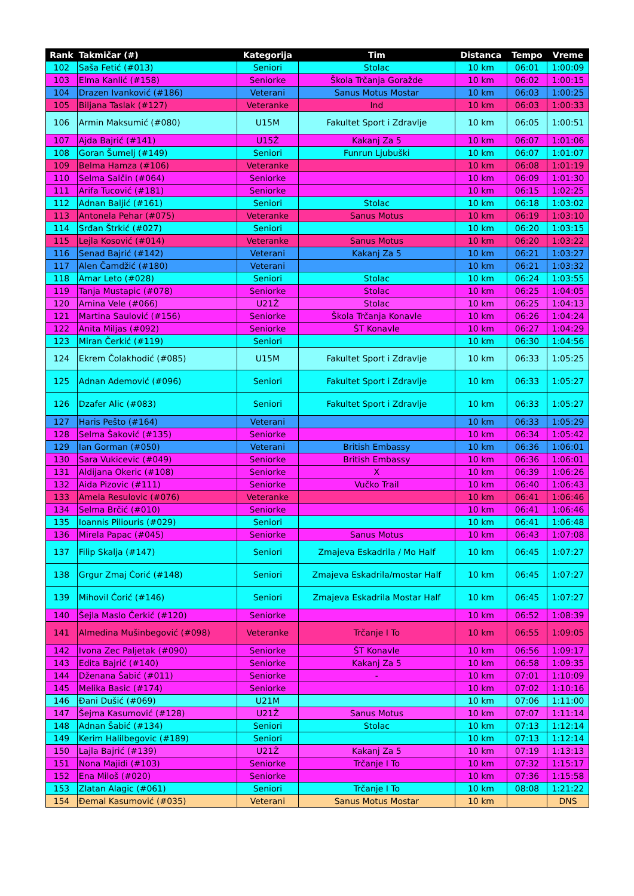| Rank | Takmičar (#) | Kategorija | Tim | Distanca | Tempo | Vreme |
| --- | --- | --- | --- | --- | --- | --- |
| 102 | Saša Fetić (#013) | Seniori | Stolac | 10 km | 06:01 | 1:00:09 |
| 103 | Elma Kanlić (#158) | Seniorke | Škola Trčanja Goražde | 10 km | 06:02 | 1:00:15 |
| 104 | Drazen Ivanković (#186) | Veterani | Sanus Motus Mostar | 10 km | 06:03 | 1:00:25 |
| 105 | Biljana Taslak (#127) | Veteranke | Ind | 10 km | 06:03 | 1:00:33 |
| 106 | Armin Maksumić (#080) | U15M | Fakultet Sport i Zdravlje | 10 km | 06:05 | 1:00:51 |
| 107 | Ajda Bajrić (#141) | U15Ž | Kakanj Za 5 | 10 km | 06:07 | 1:01:06 |
| 108 | Goran Šumelj (#149) | Seniori | Funrun Ljubuški | 10 km | 06:07 | 1:01:07 |
| 109 | Belma Hamza (#106) | Veteranke | | 10 km | 06:08 | 1:01:19 |
| 110 | Selma Salčin (#064) | Seniorke | | 10 km | 06:09 | 1:01:30 |
| 111 | Arifa Tucović (#181) | Seniorke | | 10 km | 06:15 | 1:02:25 |
| 112 | Adnan Baljić (#161) | Seniori | Stolac | 10 km | 06:18 | 1:03:02 |
| 113 | Antonela Pehar (#075) | Veteranke | Sanus Motus | 10 km | 06:19 | 1:03:10 |
| 114 | Srđan Štrkić (#027) | Seniori | | 10 km | 06:20 | 1:03:15 |
| 115 | Lejla Kosović (#014) | Veteranke | Sanus Motus | 10 km | 06:20 | 1:03:22 |
| 116 | Senad Bajrić (#142) | Veterani | Kakanj Za 5 | 10 km | 06:21 | 1:03:27 |
| 117 | Alen Čamdžić (#180) | Veterani | | 10 km | 06:21 | 1:03:32 |
| 118 | Amar Leto (#028) | Seniori | Stolac | 10 km | 06:24 | 1:03:55 |
| 119 | Tanja Mustapic (#078) | Seniorke | Stolac | 10 km | 06:25 | 1:04:05 |
| 120 | Amina Vele (#066) | U21Ž | Stolac | 10 km | 06:25 | 1:04:13 |
| 121 | Martina Saulović (#156) | Seniorke | Škola Trčanja Konavle | 10 km | 06:26 | 1:04:24 |
| 122 | Anita Miljas (#092) | Seniorke | ŠT Konavle | 10 km | 06:27 | 1:04:29 |
| 123 | Miran Čerkić (#119) | Seniori | | 10 km | 06:30 | 1:04:56 |
| 124 | Ekrem Čolakhodić (#085) | U15M | Fakultet Sport i Zdravlje | 10 km | 06:33 | 1:05:25 |
| 125 | Adnan Ademović (#096) | Seniori | Fakultet Sport i Zdravlje | 10 km | 06:33 | 1:05:27 |
| 126 | Dzafer Alic (#083) | Seniori | Fakultet Sport i Zdravlje | 10 km | 06:33 | 1:05:27 |
| 127 | Haris Pešto (#164) | Veterani | | 10 km | 06:33 | 1:05:29 |
| 128 | Selma Šaković (#135) | Seniorke | | 10 km | 06:34 | 1:05:42 |
| 129 | Ian Gorman (#050) | Veterani | British Embassy | 10 km | 06:36 | 1:06:01 |
| 130 | Sara Vukicevic (#049) | Seniorke | British Embassy | 10 km | 06:36 | 1:06:01 |
| 131 | Aldijana Okeric (#108) | Seniorke | X | 10 km | 06:39 | 1:06:26 |
| 132 | Aida Pizovic (#111) | Seniorke | Vučko Trail | 10 km | 06:40 | 1:06:43 |
| 133 | Amela Resulovic (#076) | Veteranke | | 10 km | 06:41 | 1:06:46 |
| 134 | Selma Brčić (#010) | Seniorke | | 10 km | 06:41 | 1:06:46 |
| 135 | Ioannis Piliouris (#029) | Seniori | | 10 km | 06:41 | 1:06:48 |
| 136 | Mirela Papac (#045) | Seniorke | Sanus Motus | 10 km | 06:43 | 1:07:08 |
| 137 | Filip Skalja (#147) | Seniori | Zmajeva Eskadrila / Mo Half | 10 km | 06:45 | 1:07:27 |
| 138 | Grgur Zmaj Ćorić (#148) | Seniori | Zmajeva Eskadrila/mostar Half | 10 km | 06:45 | 1:07:27 |
| 139 | Mihovil Ćorić (#146) | Seniori | Zmajeva Eskadrila Mostar Half | 10 km | 06:45 | 1:07:27 |
| 140 | Šejla Maslo Čerkić (#120) | Seniorke | | 10 km | 06:52 | 1:08:39 |
| 141 | Almedina Mušinbegović (#098) | Veteranke | Trčanje I To | 10 km | 06:55 | 1:09:05 |
| 142 | Ivona Zec Paljetak (#090) | Seniorke | ŠT Konavle | 10 km | 06:56 | 1:09:17 |
| 143 | Edita Bajrić (#140) | Seniorke | Kakanj Za 5 | 10 km | 06:58 | 1:09:35 |
| 144 | Dženana Šabić (#011) | Seniorke | - | 10 km | 07:01 | 1:10:09 |
| 145 | Melika Basic (#174) | Seniorke | | 10 km | 07:02 | 1:10:16 |
| 146 | Đani Dušić (#069) | U21M | | 10 km | 07:06 | 1:11:00 |
| 147 | Šejma Kasumović (#128) | U21Ž | Sanus Motus | 10 km | 07:07 | 1:11:14 |
| 148 | Adnan Šabić (#134) | Seniori | Stolac | 10 km | 07:13 | 1:12:14 |
| 149 | Kerim Halilbegovic (#189) | Seniori | | 10 km | 07:13 | 1:12:14 |
| 150 | Lajla Bajrić (#139) | U21Ž | Kakanj Za 5 | 10 km | 07:19 | 1:13:13 |
| 151 | Nona Majidi (#103) | Seniorke | Trčanje I To | 10 km | 07:32 | 1:15:17 |
| 152 | Ena Miloš (#020) | Seniorke | | 10 km | 07:36 | 1:15:58 |
| 153 | Zlatan Alagic (#061) | Seniori | Trčanje I To | 10 km | 08:08 | 1:21:22 |
| 154 | Đemal Kasumović (#035) | Veterani | Sanus Motus Mostar | 10 km | | DNS |